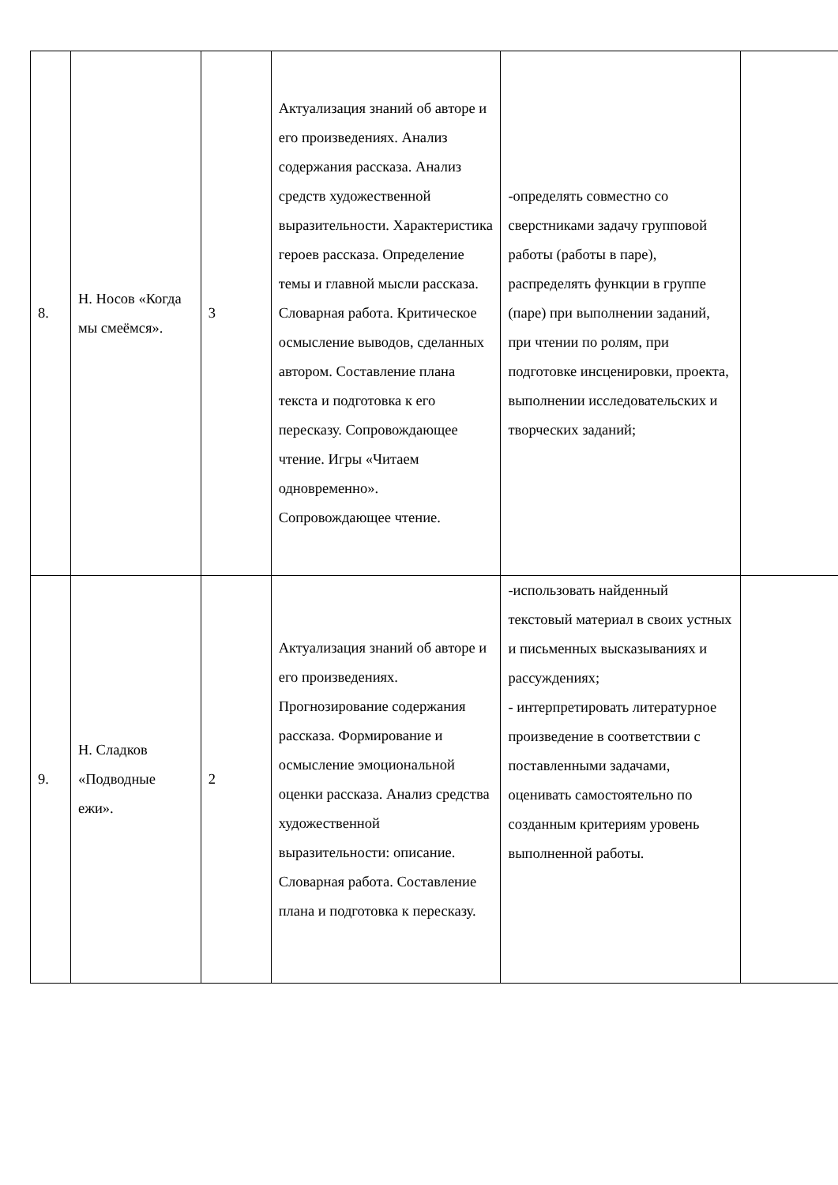| 8. | Н. Носов «Когда мы смеёмся». | 3 | Актуализация знаний об авторе и его произведениях. Анализ содержания рассказа. Анализ средств художественной выразительности. Характеристика героев рассказа. Определение темы и главной мысли рассказа. Словарная работа. Критическое осмысление выводов, сделанных автором. Составление плана текста и подготовка к его пересказу. Сопровождающее чтение. Игры «Читаем одновременно». Сопровождающее чтение. | -определять совместно со сверстниками задачу групповой работы (работы в паре), распределять функции в группе (паре) при выполнении заданий, при чтении по ролям, при подготовке инсценировки, проекта, выполнении исследовательских и творческих заданий; | |
| 9. | Н. Сладков «Подводные ежи». | 2 | Актуализация знаний об авторе и его произведениях. Прогнозирование содержания рассказа. Формирование и осмысление эмоциональной оценки рассказа. Анализ средства художественной выразительности: описание. Словарная работа. Составление плана и подготовка к пересказу. | -использовать найденный текстовый материал в своих устных и письменных высказываниях и рассуждениях; - интерпретировать литературное произведение в соответствии с поставленными задачами, оценивать самостоятельно по созданным критериям уровень выполненной работы. | |